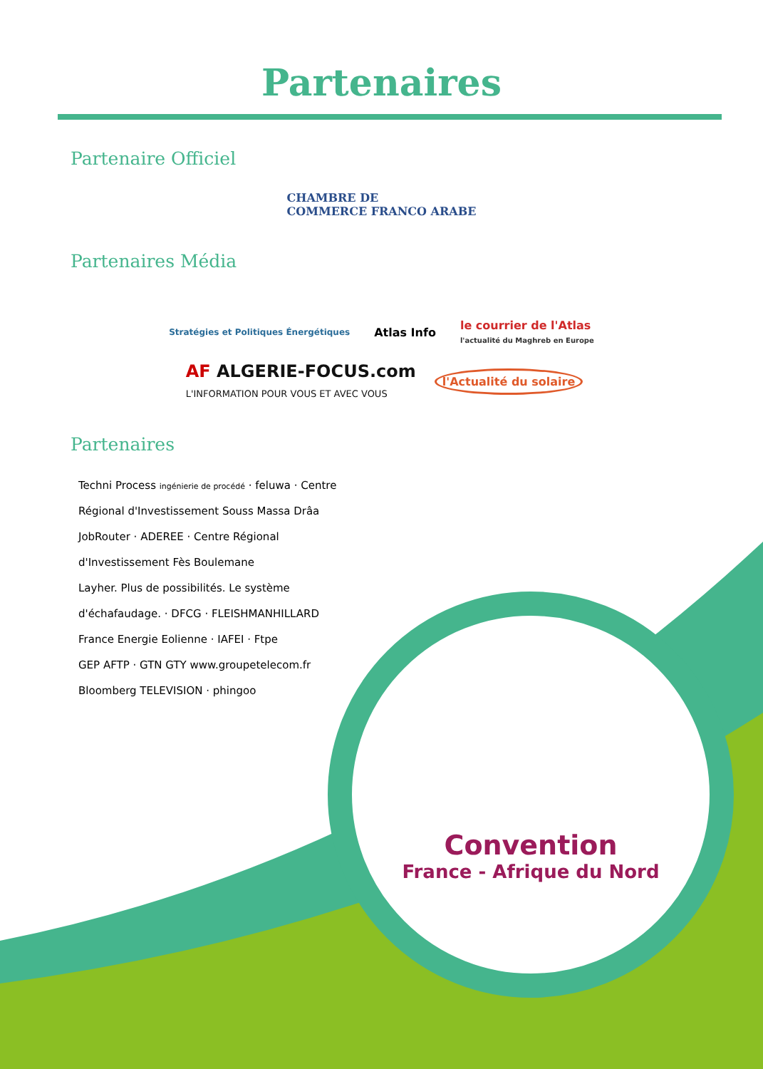Partenaires
Partenaire Officiel
CHAMBRE DE
COMMERCE FRANCO ARABE
Partenaires Média
Stratégies et Politiques Énergétiques
Atlas Info
le courrier de l'Atlas
l'actualité du Maghreb en Europe
AF ALGERIE-FOCUS.com
L'INFORMATION POUR VOUS ET AVEC VOUS
l'Actualité du solaire
Partenaires
Techni Process ingénierie de procédé · feluwa · Centre Régional d'Investissement Souss Massa Drâa
JobRouter · ADEREE · Centre Régional d'Investissement Fès Boulemane
Layher. Plus de possibilités. Le système d'échafaudage. · DFCG · FLEISHMANHILLARD
France Energie Eolienne · IAFEI · Ftpe
GEP AFTP · GTN GTY www.groupetelecom.fr
Bloomberg TELEVISION · phingoo
Convention
France - Afrique du Nord